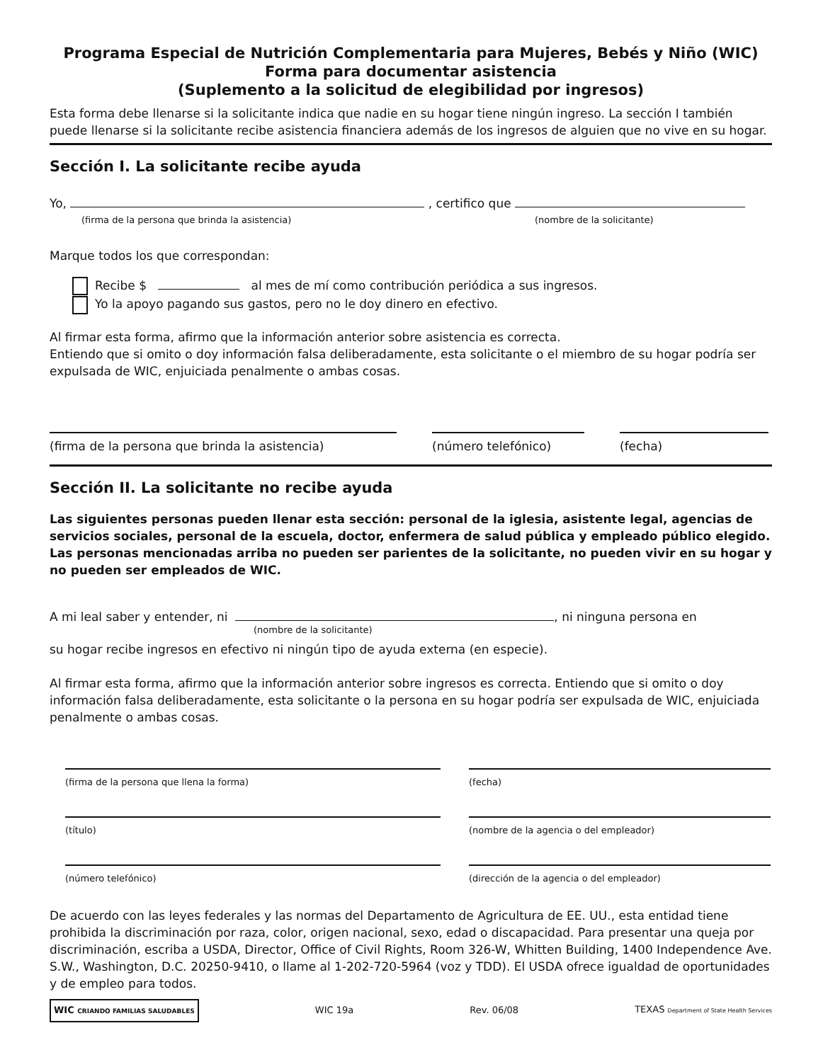Programa Especial de Nutrición Complementaria para Mujeres, Bebés y Niño (WIC)
Forma para documentar asistencia
(Suplemento a la solicitud de elegibilidad por ingresos)
Esta forma debe llenarse si la solicitante indica que nadie en su hogar tiene ningún ingreso. La sección I también puede llenarse si la solicitante recibe asistencia financiera además de los ingresos de alguien que no vive en su hogar.
Sección I. La solicitante recibe ayuda
Yo, , certifico que
(firma de la persona que brinda la asistencia) (nombre de la solicitante)
Marque todos los que correspondan:
Recibe $ al mes de mí como contribución periódica a sus ingresos.
Yo la apoyo pagando sus gastos, pero no le doy dinero en efectivo.
Al firmar esta forma, afirmo que la información anterior sobre asistencia es correcta.
Entiendo que si omito o doy información falsa deliberadamente, esta solicitante o el miembro de su hogar podría ser expulsada de WIC, enjuiciada penalmente o ambas cosas.
(firma de la persona que brinda la asistencia) (número telefónico) (fecha)
Sección II. La solicitante no recibe ayuda
Las siguientes personas pueden llenar esta sección: personal de la iglesia, asistente legal, agencias de servicios sociales, personal de la escuela, doctor, enfermera de salud pública y empleado público elegido. Las personas mencionadas arriba no pueden ser parientes de la solicitante, no pueden vivir en su hogar y no pueden ser empleados de WIC.
A mi leal saber y entender, ni , ni ninguna persona en
(nombre de la solicitante)
su hogar recibe ingresos en efectivo ni ningún tipo de ayuda externa (en especie).
Al firmar esta forma, afirmo que la información anterior sobre ingresos es correcta. Entiendo que si omito o doy información falsa deliberadamente, esta solicitante o la persona en su hogar podría ser expulsada de WIC, enjuiciada penalmente o ambas cosas.
(firma de la persona que llena la forma)
(fecha)
(título)
(nombre de la agencia o del empleador)
(número telefónico)
(dirección de la agencia o del empleador)
De acuerdo con las leyes federales y las normas del Departamento de Agricultura de EE. UU., esta entidad tiene prohibida la discriminación por raza, color, origen nacional, sexo, edad o discapacidad. Para presentar una queja por discriminación, escriba a USDA, Director, Office of Civil Rights, Room 326-W, Whitten Building, 1400 Independence Ave. S.W., Washington, D.C. 20250-9410, o llame al 1-202-720-5964 (voz y TDD). El USDA ofrece igualdad de oportunidades y de empleo para todos.
WIC CRIANDO FAMILIAS SALUDABLES WIC 19a Rev. 06/08 TEXAS Department of State Health Services